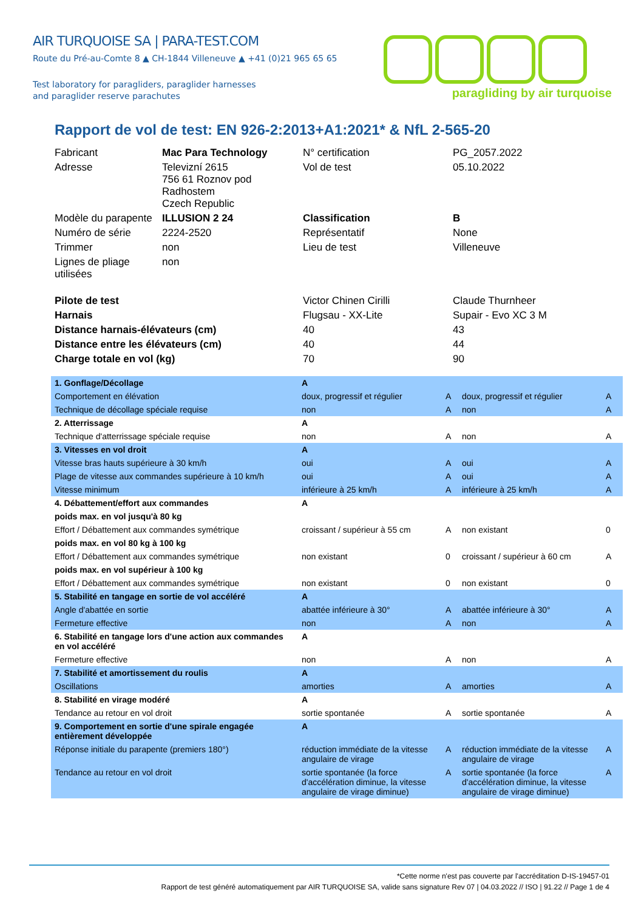AIR TURQUOISE SA | PARA-TEST.COM
Route du Pré-au-Comte 8 ▲ CH-1844 Villeneuve ▲ +41 (0)21 965 65 65
Test laboratory for paragliders, paraglider harnesses
and paraglider reserve parachutes
paragliding by air turquoise
Rapport de vol de test: EN 926-2:2013+A1:2021* & NfL 2-565-20
| Fabricant | Mac Para Technology | N° certification | PG_2057.2022 |
| Adresse | Televizní 2615 756 61 Roznov pod Radhostem Czech Republic | Vol de test | 05.10.2022 |
| Modèle du parapente | ILLUSION 2 24 | Classification | B |
| Numéro de série | 2224-2520 | Représentatif | None |
| Trimmer | non | Lieu de test | Villeneuve |
| Lignes de pliage utilisées | non | | |
| Pilote de test | | Victor Chinen Cirilli | Claude Thurnheer |
| Harnais | | Flugsau - XX-Lite | Supair - Evo XC 3 M |
| Distance harnais-élévateurs (cm) | | 40 | 43 |
| Distance entre les élévateurs (cm) | | 40 | 44 |
| Charge totale en vol (kg) | | 70 | 90 |
| 1. Gonflage/Décollage | A | | | |
| Comportement en élévation | doux, progressif et régulier | A | doux, progressif et régulier | A |
| Technique de décollage spéciale requise | non | A | non | A |
| 2. Atterrissage | A | | | |
| Technique d'atterrissage spéciale requise | non | A | non | A |
| 3. Vitesses en vol droit | A | | | |
| Vitesse bras hauts supérieure à 30 km/h | oui | A | oui | A |
| Plage de vitesse aux commandes supérieure à 10 km/h | oui | A | oui | A |
| Vitesse minimum | inférieure à 25 km/h | A | inférieure à 25 km/h | A |
| 4. Débattement/effort aux commandes | A | | | |
| poids max. en vol jusqu'à 80 kg | | | | |
| Effort / Débattement aux commandes symétrique | croissant / supérieur à 55 cm | A | non existant | 0 |
| poids max. en vol 80 kg à 100 kg | | | | |
| Effort / Débattement aux commandes symétrique | non existant | 0 | croissant / supérieur à 60 cm | A |
| poids max. en vol supérieur à 100 kg | | | | |
| Effort / Débattement aux commandes symétrique | non existant | 0 | non existant | 0 |
| 5. Stabilité en tangage en sortie de vol accéléré | A | | | |
| Angle d'abattée en sortie | abattée inférieure à 30° | A | abattée inférieure à 30° | A |
| Fermeture effective | non | A | non | A |
| 6. Stabilité en tangage lors d'une action aux commandes en vol accéléré | A | | | |
| Fermeture effective | non | A | non | A |
| 7. Stabilité et amortissement du roulis | A | | | |
| Oscillations | amorties | A | amorties | A |
| 8. Stabilité en virage modéré | A | | | |
| Tendance au retour en vol droit | sortie spontanée | A | sortie spontanée | A |
| 9. Comportement en sortie d'une spirale engagée entièrement développée | A | | | |
| Réponse initiale du parapente (premiers 180°) | réduction immédiate de la vitesse angulaire de virage | A | réduction immédiate de la vitesse angulaire de virage | A |
| Tendance au retour en vol droit | sortie spontanée (la force d'accélération diminue, la vitesse angulaire de virage diminue) | A | sortie spontanée (la force d'accélération diminue, la vitesse angulaire de virage diminue) | A |
*Cette norme n'est pas couverte par l'accréditation D-IS-19457-01
Rapport de test généré automatiquement par AIR TURQUOISE SA, valide sans signature Rev 07 | 04.03.2022 // ISO | 91.22 // Page 1 de 4